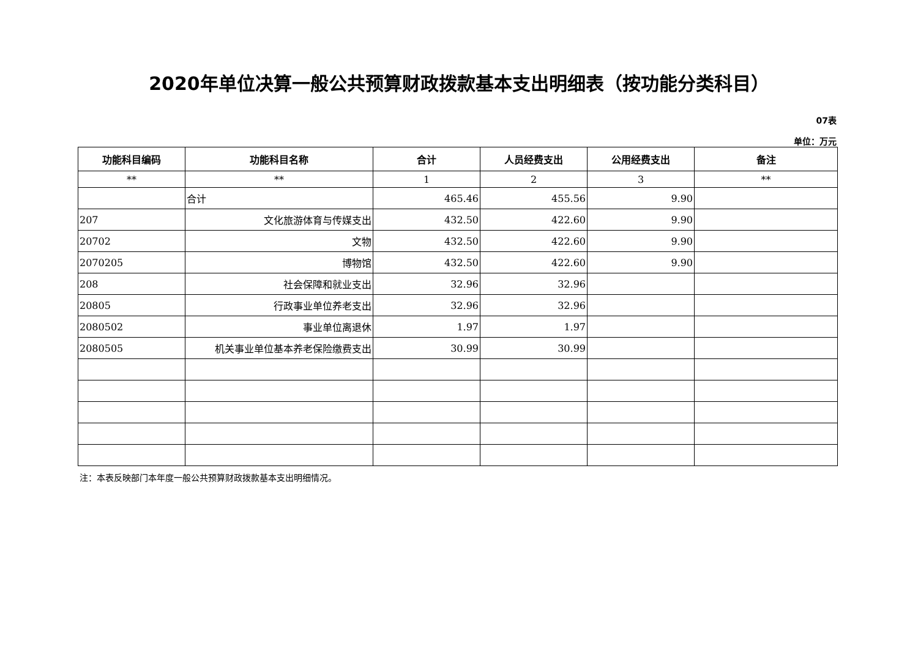2020年单位决算一般公共预算财政拨款基本支出明细表（按功能分类科目）
07表
单位：万元
| 功能科目编码 | 功能科目名称 | 合计 | 人员经费支出 | 公用经费支出 | 备注 |
| --- | --- | --- | --- | --- | --- |
| ** | ** | 1 | 2 | 3 | ** |
| | 合计 | 465.46 | 455.56 | 9.90 | |
| 207 | 文化旅游体育与传媒支出 | 432.50 | 422.60 | 9.90 | |
| 20702 | 文物 | 432.50 | 422.60 | 9.90 | |
| 2070205 | 博物馆 | 432.50 | 422.60 | 9.90 | |
| 208 | 社会保障和就业支出 | 32.96 | 32.96 | | |
| 20805 | 行政事业单位养老支出 | 32.96 | 32.96 | | |
| 2080502 | 事业单位离退休 | 1.97 | 1.97 | | |
| 2080505 | 机关事业单位基本养老保险缴费支出 | 30.99 | 30.99 | | |
注：本表反映部门本年度一般公共预算财政拨款基本支出明细情况。